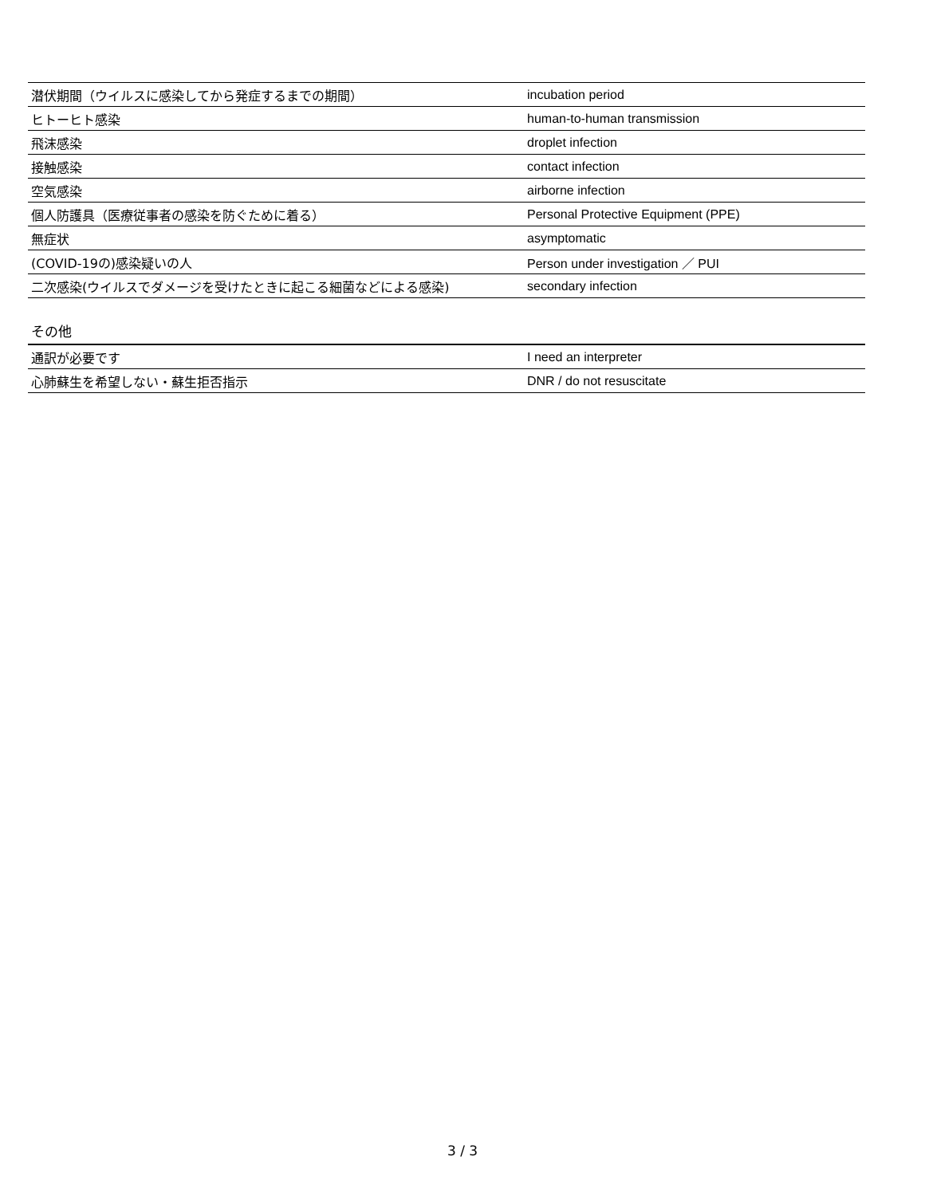| 潜伏期間（ウイルスに感染してから発症するまでの期間） | incubation period |
| ヒトーヒト感染 | human-to-human transmission |
| 飛沫感染 | droplet infection |
| 接触感染 | contact infection |
| 空気感染 | airborne infection |
| 個人防護具（医療従事者の感染を防ぐために着る） | Personal Protective Equipment (PPE) |
| 無症状 | asymptomatic |
| (COVID-19の)感染疑いの人 | Person under investigation ／ PUI |
| 二次感染(ウイルスでダメージを受けたときに起こる細菌などによる感染) | secondary infection |
その他
| 通訳が必要です | I need an interpreter |
| 心肺蘇生を希望しない・蘇生拒否指示 | DNR / do not resuscitate |
3 / 3